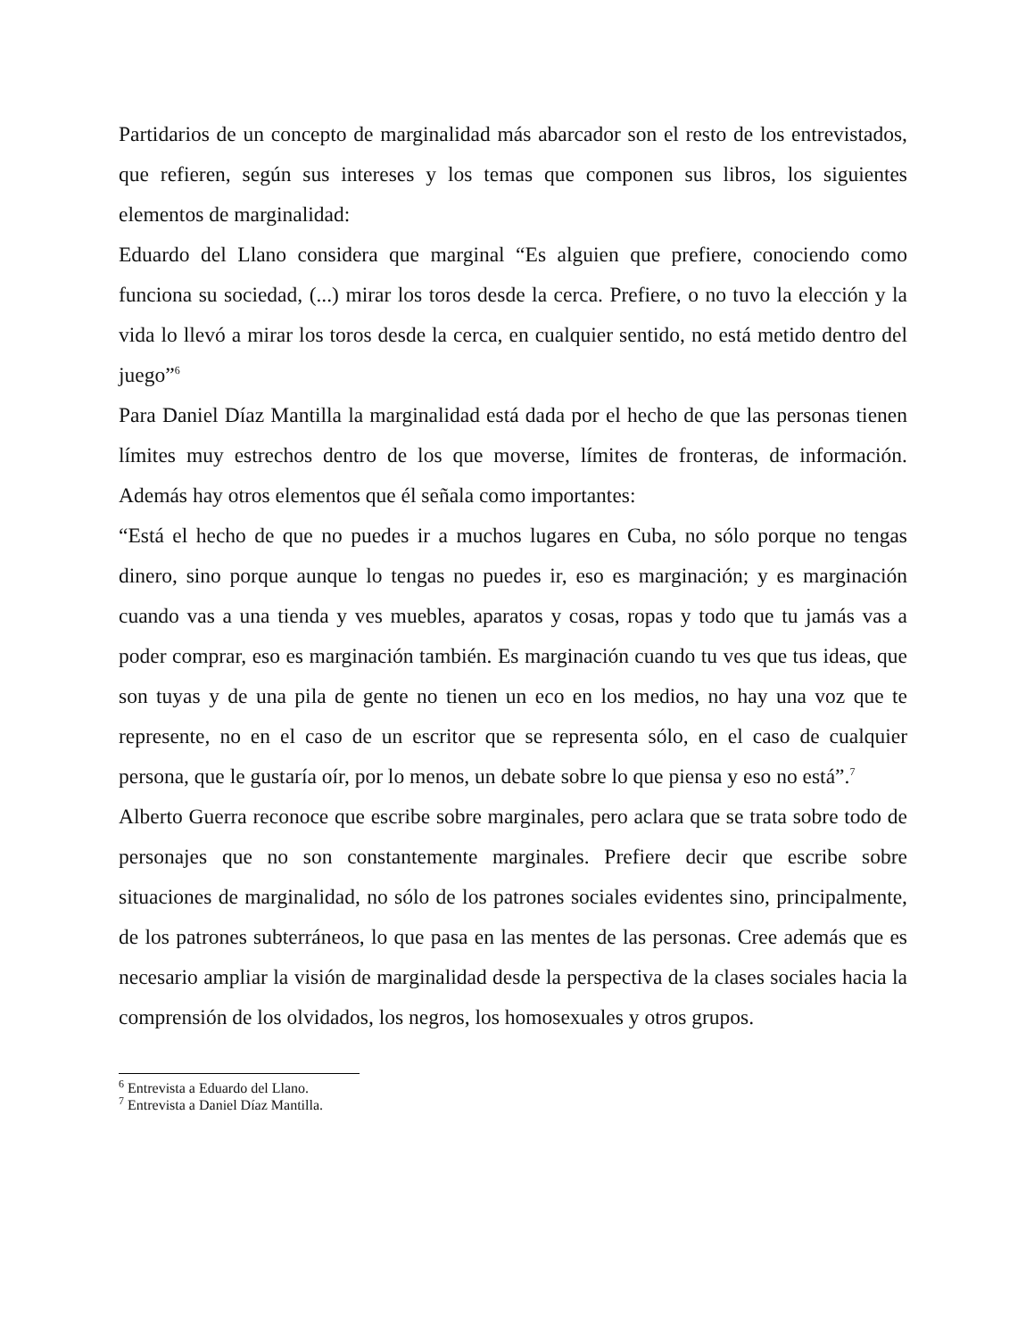Partidarios de un concepto de marginalidad más abarcador son el resto de los entrevistados, que refieren, según sus intereses y los temas que componen sus libros, los siguientes elementos de marginalidad:
Eduardo del Llano considera que marginal “Es alguien que prefiere, conociendo como funciona su sociedad, (...) mirar los toros desde la cerca. Prefiere, o no tuvo la elección y la vida lo llevó a mirar los toros desde la cerca, en cualquier sentido, no está metido dentro del juego”<sup>6</sup>
Para Daniel Díaz Mantilla la marginalidad está dada por el hecho de que las personas tienen límites muy estrechos dentro de los que moverse, límites de fronteras, de información. Además hay otros elementos que él señala como importantes:
“Está el hecho de que no puedes ir a muchos lugares en Cuba, no sólo porque no tengas dinero, sino porque aunque lo tengas no puedes ir, eso es marginación; y es marginación cuando vas a una tienda y ves muebles, aparatos y cosas, ropas y todo que tu jamás vas a poder comprar, eso es marginación también. Es marginación cuando tu ves que tus ideas, que son tuyas y de una pila de gente no tienen un eco en los medios, no hay una voz que te represente, no en el caso de un escritor que se representa sólo, en el caso de cualquier persona, que le gustaría oír, por lo menos, un debate sobre lo que piensa y eso no está”.<sup>7</sup>
Alberto Guerra reconoce que escribe sobre marginales, pero aclara que se trata sobre todo de personajes que no son constantemente marginales. Prefiere decir que escribe sobre situaciones de marginalidad, no sólo de los patrones sociales evidentes sino, principalmente, de los patrones subterráneos, lo que pasa en las mentes de las personas. Cree además que es necesario ampliar la visión de marginalidad desde la perspectiva de la clases sociales hacia la comprensión de los olvidados, los negros, los homosexuales y otros grupos.
<sup>6</sup> Entrevista a Eduardo del Llano.
<sup>7</sup> Entrevista a Daniel Díaz Mantilla.